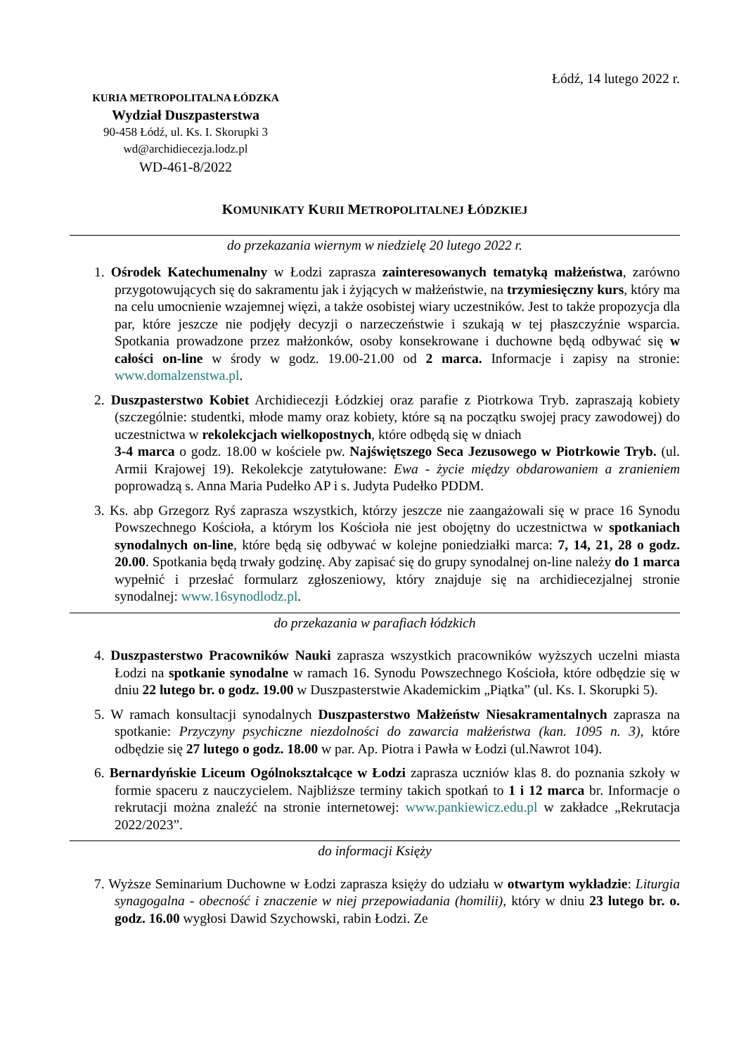Łódź, 14 lutego 2022 r.
KURIA METROPOLITALNA ŁÓDZKA
Wydział Duszpasterstwa
90-458 Łódź, ul. Ks. I. Skorupki 3
wd@archidiecezja.lodz.pl
WD-461-8/2022
KOMUNIKATY KURII METROPOLITALNEJ ŁÓDZKIEJ
do przekazania wiernym w niedzielę 20 lutego 2022 r.
1. Ośrodek Katechumenalny w Łodzi zaprasza zainteresowanych tematyką małżeństwa, zarówno przygotowujących się do sakramentu jak i żyjących w małżeństwie, na trzymiesięczny kurs, który ma na celu umocnienie wzajemnej więzi, a także osobistej wiary uczestników. Jest to także propozycja dla par, które jeszcze nie podjęły decyzji o narzeczeństwie i szukają w tej płaszczyźnie wsparcia. Spotkania prowadzone przez małżonków, osoby konsekrowane i duchowne będą odbywać się w całości on-line w środy w godz. 19.00-21.00 od 2 marca. Informacje i zapisy na stronie: www.domalzenstwa.pl.
2. Duszpasterstwo Kobiet Archidiecezji Łódzkiej oraz parafie z Piotrkowa Tryb. zapraszają kobiety (szczególnie: studentki, młode mamy oraz kobiety, które są na początku swojej pracy zawodowej) do uczestnictwa w rekolekcjach wielkopostnych, które odbędą się w dniach
3-4 marca o godz. 18.00 w kościele pw. Najświętszego Seca Jezusowego w Piotrkowie Tryb. (ul. Armii Krajowej 19). Rekolekcje zatytułowane: Ewa - życie między obdarowaniem a zranieniem poprowadzą s. Anna Maria Pudełko AP i s. Judyta Pudełko PDDM.
3. Ks. abp Grzegorz Ryś zaprasza wszystkich, którzy jeszcze nie zaangażowali się w prace 16 Synodu Powszechnego Kościoła, a którym los Kościoła nie jest obojętny do uczestnictwa w spotkaniach synodalnych on-line, które będą się odbywać w kolejne poniedziałki marca: 7, 14, 21, 28 o godz. 20.00. Spotkania będą trwały godzinę. Aby zapisać się do grupy synodalnej on-line należy do 1 marca wypełnić i przesłać formularz zgłoszeniowy, który znajduje się na archidiecezjalnej stronie synodalnej: www.16synodlodz.pl.
do przekazania w parafiach łódzkich
4. Duszpasterstwo Pracowników Nauki zaprasza wszystkich pracowników wyższych uczelni miasta Łodzi na spotkanie synodalne w ramach 16. Synodu Powszechnego Kościoła, które odbędzie się w dniu 22 lutego br. o godz. 19.00 w Duszpasterstwie Akademickim „Piątka” (ul. Ks. I. Skorupki 5).
5. W ramach konsultacji synodalnych Duszpasterstwo Małżeństw Niesakramentalnych zaprasza na spotkanie: Przyczyny psychiczne niezdolności do zawarcia małżeństwa (kan. 1095 n. 3), które odbędzie się 27 lutego o godz. 18.00 w par. Ap. Piotra i Pawła w Łodzi (ul.Nawrot 104).
6. Bernardyńskie Liceum Ogólnokształcące w Łodzi zaprasza uczniów klas 8. do poznania szkoły w formie spaceru z nauczycielem. Najbliższe terminy takich spotkań to 1 i 12 marca br. Informacje o rekrutacji można znaleźć na stronie internetowej: www.pankiewicz.edu.pl w zakładce „Rekrutacja 2022/2023”.
do informacji Księży
7. Wyższe Seminarium Duchowne w Łodzi zaprasza księży do udziału w otwartym wykładzie: Liturgia synagogalna - obecność i znaczenie w niej przepowiadania (homilii), który w dniu 23 lutego br. o. godz. 16.00 wygłosi Dawid Szychowski, rabin Łodzi. Ze